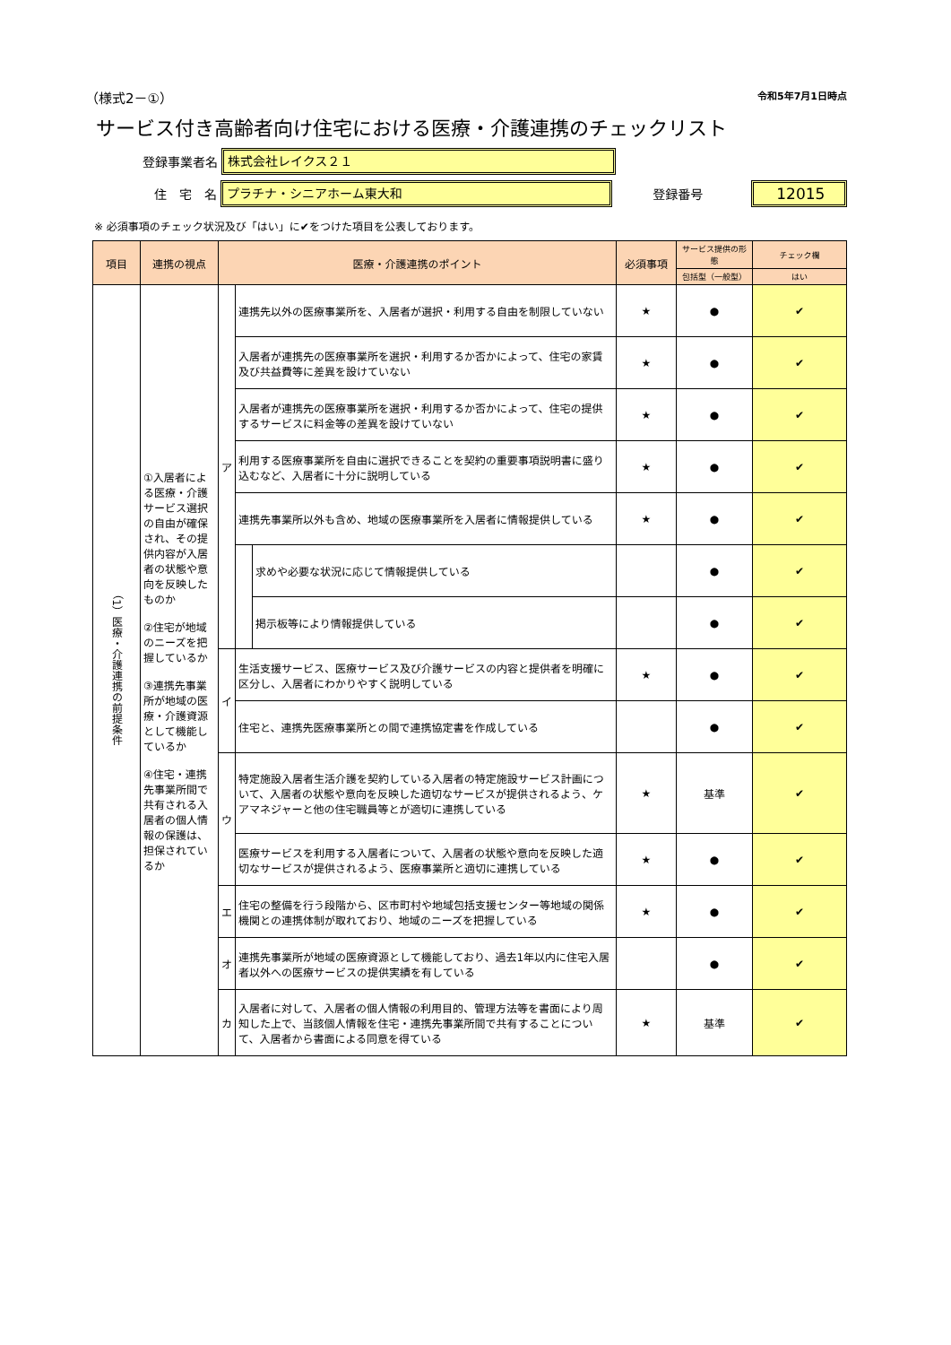（様式2－①） 令和5年7月1日時点
サービス付き高齢者向け住宅における医療・介護連携のチェックリスト
登録事業者名
株式会社レイクス２１
住　宅　名
プラチナ・シニアホーム東大和
登録番号
12015
※ 必須事項のチェック状況及び「はい」に✔をつけた項目を公表しております。
| 項目 | 連携の視点 | 医療・介護連携のポイント | | | 必須事項 | サービス提供の形態 | チェック欄 |
| --- | --- | --- | --- | --- | --- | --- | --- |
| | | | | | | 包括型（一般型） | はい |
| （1）医療・介護連携の前提条件 | ①入居者による医療・介護サービス選択の自由が確保され、その提供内容が入居者の状態や意向を反映したものか ②住宅が地域のニーズを把握しているか ③連携先事業所が地域の医療・介護資源として機能しているか ④住宅・連携先事業所間で共有される入居者の個人情報の保護は、担保されているか | ア | 連携先以外の医療事業所を、入居者が選択・利用する自由を制限していない | | ★ | ● | ✔ |
| | | | 入居者が連携先の医療事業所を選択・利用するか否かによって、住宅の家賃及び共益費等に差異を設けていない | | ★ | ● | ✔ |
| | | | 入居者が連携先の医療事業所を選択・利用するか否かによって、住宅の提供するサービスに料金等の差異を設けていない | | ★ | ● | ✔ |
| | | | 利用する医療事業所を自由に選択できることを契約の重要事項説明書に盛り込むなど、入居者に十分に説明している | | ★ | ● | ✔ |
| | | | 連携先事業所以外も含め、地域の医療事業所を入居者に情報提供している | | ★ | ● | ✔ |
| | | | | 求めや必要な状況に応じて情報提供している | | ● | ✔ |
| | | | | 掲示板等により情報提供している | | ● | ✔ |
| | | イ | 生活支援サービス、医療サービス及び介護サービスの内容と提供者を明確に区分し、入居者にわかりやすく説明している | | ★ | ● | ✔ |
| | | | 住宅と、連携先医療事業所との間で連携協定書を作成している | | | ● | ✔ |
| | | ウ | 特定施設入居者生活介護を契約している入居者の特定施設サービス計画について、入居者の状態や意向を反映した適切なサービスが提供されるよう、ケアマネジャーと他の住宅職員等とが適切に連携している | | ★ | 基準 | ✔ |
| | | | 医療サービスを利用する入居者について、入居者の状態や意向を反映した適切なサービスが提供されるよう、医療事業所と適切に連携している | | ★ | ● | ✔ |
| | | エ | 住宅の整備を行う段階から、区市町村や地域包括支援センター等地域の関係機関との連携体制が取れており、地域のニーズを把握している | | ★ | ● | ✔ |
| | | オ | 連携先事業所が地域の医療資源として機能しており、過去1年以内に住宅入居者以外への医療サービスの提供実績を有している | | | ● | ✔ |
| | | カ | 入居者に対して、入居者の個人情報の利用目的、管理方法等を書面により周知した上で、当該個人情報を住宅・連携先事業所間で共有することについて、入居者から書面による同意を得ている | | ★ | 基準 | ✔ |